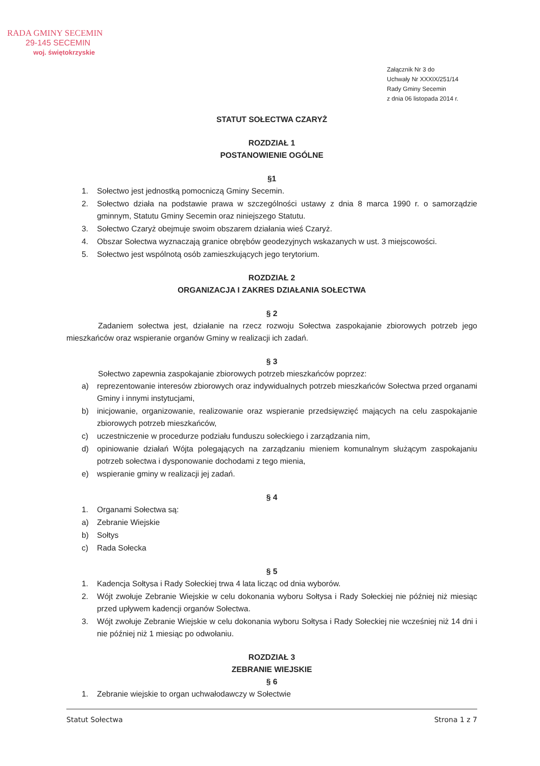RADA GMINY SECEMIN
29-145 SECEMIN
woj. świętokrzyskie
Załącznik Nr 3 do
Uchwały Nr XXXIX/251/14
Rady Gminy Secemin
z dnia 06 listopada 2014 r.
STATUT SOŁECTWA CZARYŻ
ROZDZIAŁ 1
POSTANOWIENIE OGÓLNE
§1
1. Sołectwo jest jednostką pomocniczą Gminy Secemin.
2. Sołectwo działa na podstawie prawa w szczególności ustawy z dnia 8 marca 1990 r. o samorządzie gminnym, Statutu Gminy Secemin oraz niniejszego Statutu.
3. Sołectwo Czaryż obejmuje swoim obszarem działania wieś Czaryż.
4. Obszar Sołectwa wyznaczają granice obrębów geodezyjnych wskazanych w ust. 3 miejscowości.
5. Sołectwo jest wspólnotą osób zamieszkujących jego terytorium.
ROZDZIAŁ 2
ORGANIZACJA I ZAKRES DZIAŁANIA SOŁECTWA
§ 2
Zadaniem sołectwa jest, działanie na rzecz rozwoju Sołectwa zaspokajanie zbiorowych potrzeb jego mieszkańców oraz wspieranie organów Gminy w realizacji ich zadań.
§ 3
Sołectwo zapewnia zaspokajanie zbiorowych potrzeb mieszkańców poprzez:
a) reprezentowanie interesów zbiorowych oraz indywidualnych potrzeb mieszkańców Sołectwa przed organami Gminy i innymi instytucjami,
b) inicjowanie, organizowanie, realizowanie oraz wspieranie przedsięwzięć mających na celu zaspokajanie zbiorowych potrzeb mieszkańców,
c) uczestniczenie w procedurze podziału funduszu sołeckiego i zarządzania nim,
d) opiniowanie działań Wójta polegających na zarządzaniu mieniem komunalnym służącym zaspokajaniu potrzeb sołectwa i dysponowanie dochodami z tego mienia,
e) wspieranie gminy w realizacji jej zadań.
§ 4
1. Organami Sołectwa są:
a) Zebranie Wiejskie
b) Sołtys
c) Rada Sołecka
§ 5
1. Kadencja Sołtysa i Rady Sołeckiej trwa 4 lata licząc od dnia wyborów.
2. Wójt zwołuje Zebranie Wiejskie w celu dokonania wyboru Sołtysa i Rady Sołeckiej nie później niż miesiąc przed upływem kadencji organów Sołectwa.
3. Wójt zwołuje Zebranie Wiejskie w celu dokonania wyboru Sołtysa i Rady Sołeckiej nie wcześniej niż 14 dni i nie później niż 1 miesiąc po odwołaniu.
ROZDZIAŁ 3
ZEBRANIE WIEJSKIE
§ 6
1. Zebranie wiejskie to organ uchwałodawczy w Sołectwie
Statut Sołectwa Strona 1 z 7